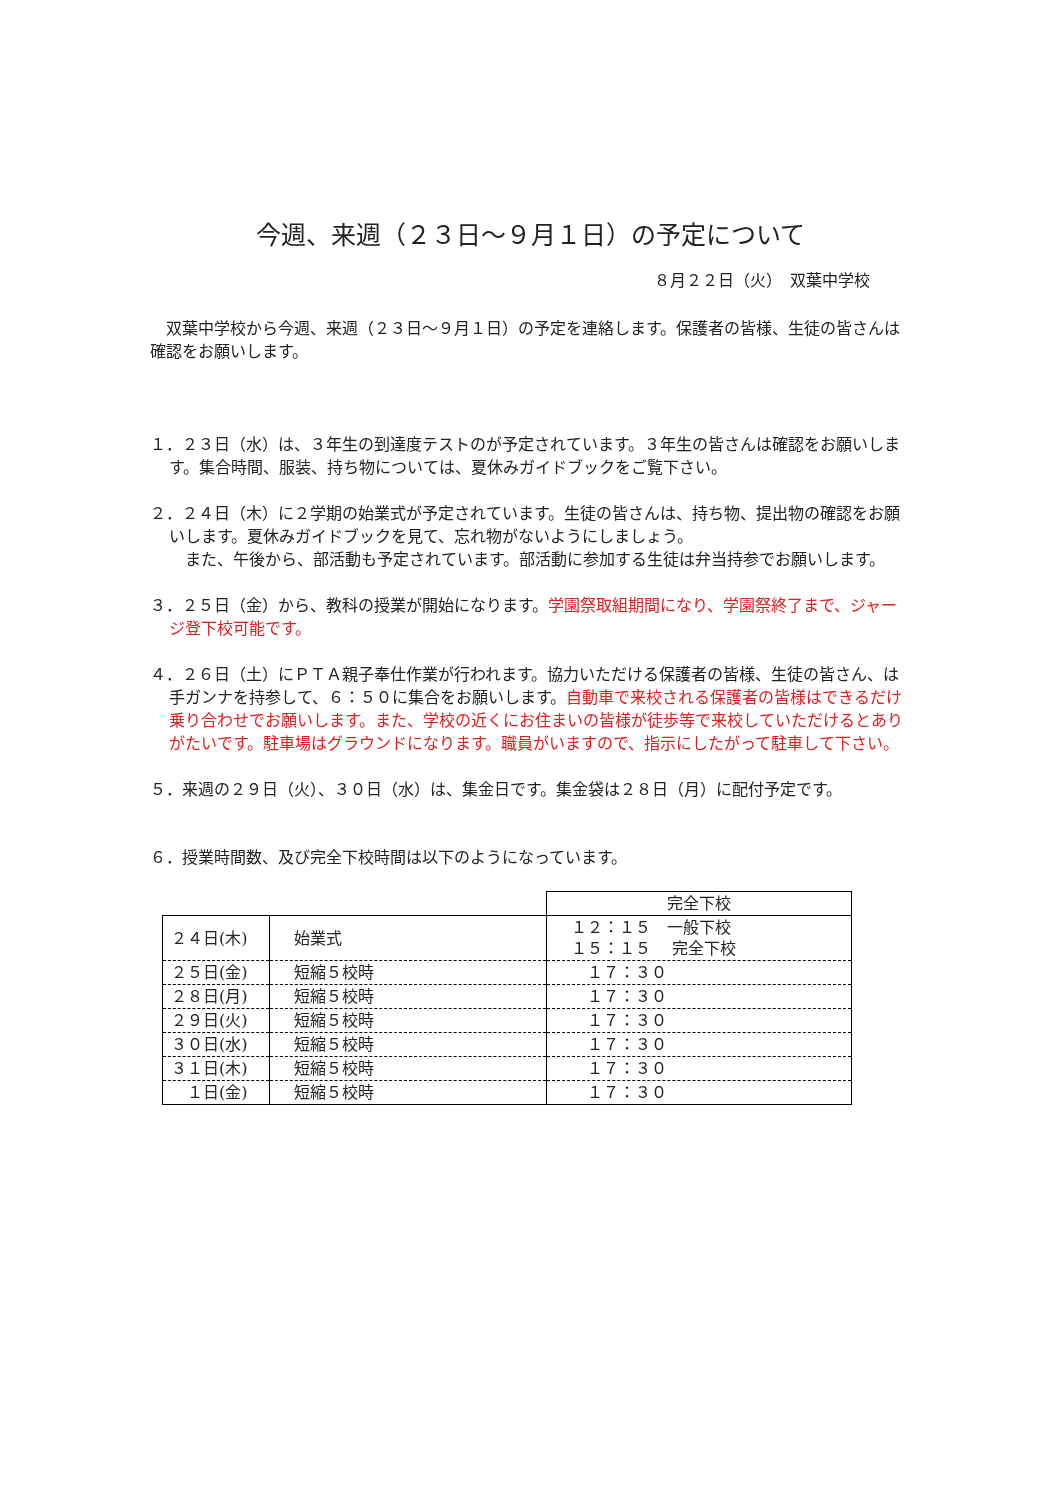今週、来週（２３日～９月１日）の予定について
８月２２日（火）　双葉中学校
双葉中学校から今週、来週（２３日～９月１日）の予定を連絡します。保護者の皆様、生徒の皆さんは確認をお願いします。
１．２３日（水）は、３年生の到達度テストのが予定されています。３年生の皆さんは確認をお願いします。集合時間、服装、持ち物については、夏休みガイドブックをご覧下さい。
２．２４日（木）に２学期の始業式が予定されています。生徒の皆さんは、持ち物、提出物の確認をお願いします。夏休みガイドブックを見て、忘れ物がないようにしましょう。
　また、午後から、部活動も予定されています。部活動に参加する生徒は弁当持参でお願いします。
３．２５日（金）から、教科の授業が開始になります。学園祭取組期間になり、学園祭終了まで、ジャージ登下校可能です。
４．２６日（土）にＰＴＡ親子奉仕作業が行われます。協力いただける保護者の皆様、生徒の皆さん、は手ガンナを持参して、６：５０に集合をお願いします。自動車で来校される保護者の皆様はできるだけ乗り合わせでお願いします。また、学校の近くにお住まいの皆様が徒歩等で来校していただけるとありがたいです。駐車場はグラウンドになります。職員がいますので、指示にしたがって駐車して下さい。
５．来週の２９日（火）、３０日（水）は、集金日です。集金袋は２８日（月）に配付予定です。
６．授業時間数、及び完全下校時間は以下のようになっています。
| | | 完全下校 |
| ２４日(木) | 始業式 | １２：１５ 一般下校 １５：１５ 完全下校 |
| ２５日(金) | 短縮５校時 | １７：３０ |
| ２８日(月) | 短縮５校時 | １７：３０ |
| ２９日(火) | 短縮５校時 | １７：３０ |
| ３０日(水) | 短縮５校時 | １７：３０ |
| ３１日(木) | 短縮５校時 | １７：３０ |
| １日(金) | 短縮５校時 | １７：３０ |